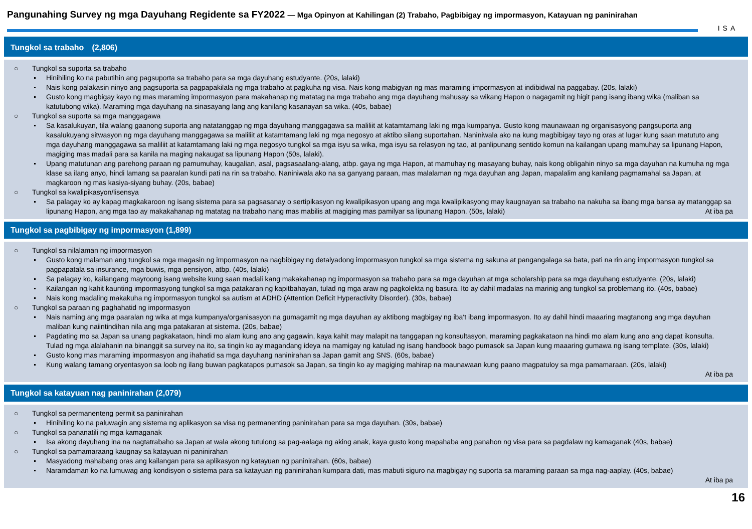Pangunahing Survey ng mga Dayuhang Regidente sa FY2022 — Mga Opinyon at Kahilingan (2) Trabaho, Pagbibigay ng impormasyon, Katayuan ng paninirahan
ISA
Tungkol sa trabaho　(2,806)
○ Tungkol sa suporta sa trabaho
Hinihiling ko na pabutihin ang pagsuporta sa trabaho para sa mga dayuhang estudyante. (20s, lalaki)
Nais kong palakasin ninyo ang pagsuporta sa pagpapakilala ng mga trabaho at pagkuha ng visa. Nais kong mabigyan ng mas maraming impormasyon at indibidwal na paggabay. (20s, lalaki)
Gusto kong magbigay kayo ng mas maraming impormasyon para makahanap ng matatag na mga trabaho ang mga dayuhang mahusay sa wikang Hapon o nagagamit ng higit pang isang ibang wika (maliban sa katutubong wika). Maraming mga dayuhang na sinasayang lang ang kanilang kasanayan sa wika. (40s, babae)
○ Tungkol sa suporta sa mga manggagawa
Sa kasalukuyan, tila walang gaanong suporta ang natatanggap ng mga dayuhang manggagawa sa maliliit at katamtamang laki ng mga kumpanya. Gusto kong maunawaan ng organisasyong pangsuporta ang kasalukuyang sitwasyon ng mga dayuhang manggagawa sa maliliit at katamtamang laki ng mga negosyo at aktibo silang suportahan. Naniniwala ako na kung magbibigay tayo ng oras at lugar kung saan matututo ang mga dayuhang manggagawa sa maliliit at katamtamang laki ng mga negosyo tungkol sa mga isyu sa wika, mga isyu sa relasyon ng tao, at panlipunang sentido komun na kailangan upang mamuhay sa lipunang Hapon, magiging mas madali para sa kanila na maging nakaugat sa lipunang Hapon (50s, lalaki).
Upang matutunan ang parehong paraan ng pamumuhay, kaugalian, asal, pagsasaalang-alang, atbp. gaya ng mga Hapon, at mamuhay ng masayang buhay, nais kong obligahin ninyo sa mga dayuhan na kumuha ng mga klase sa ilang anyo, hindi lamang sa paaralan kundi pati na rin sa trabaho. Naniniwala ako na sa ganyang paraan, mas malalaman ng mga dayuhan ang Japan, mapalalim ang kanilang pagmamahal sa Japan, at magkaroon ng mas kasiya-siyang buhay. (20s, babae)
○ Tungkol sa kwalipikasyon/lisensya
Sa palagay ko ay kapag magkakaroon ng isang sistema para sa pagsasanay o sertipikasyon ng kwalipikasyon upang ang mga kwalipikasyong may kaugnayan sa trabaho na nakuha sa ibang mga bansa ay matanggap sa lipunang Hapon, ang mga tao ay makakahanap ng matatag na trabaho nang mas mabilis at magiging mas pamilyar sa lipunang Hapon. (50s, lalaki) At iba pa
Tungkol sa pagbibigay ng impormasyon (1,899)
○ Tungkol sa nilalaman ng impormasyon
Gusto kong malaman ang tungkol sa mga magasin ng impormasyon na nagbibigay ng detalyadong impormasyon tungkol sa mga sistema ng sakuna at pangangalaga sa bata, pati na rin ang impormasyon tungkol sa pagpapatala sa insurance, mga buwis, mga pensiyon, atbp. (40s, lalaki)
Sa palagay ko, kailangang mayroong isang website kung saan madali kang makakahanap ng impormasyon sa trabaho para sa mga dayuhan at mga scholarship para sa mga dayuhang estudyante. (20s, lalaki)
Kailangan ng kahit kaunting impormasyong tungkol sa mga patakaran ng kapitbahayan, tulad ng mga araw ng pagkolekta ng basura. Ito ay dahil madalas na marinig ang tungkol sa problemang ito. (40s, babae)
Nais kong madaling makakuha ng impormasyon tungkol sa autism at ADHD (Attention Deficit Hyperactivity Disorder). (30s, babae)
○ Tungkol sa paraan ng paghahatid ng impormasyon
Nais naming ang mga paaralan ng wika at mga kumpanya/organisasyon na gumagamit ng mga dayuhan ay aktibong magbigay ng iba‘t ibang impormasyon. Ito ay dahil hindi maaaring magtanong ang mga dayuhan maliban kung naiintindihan nila ang mga patakaran at sistema. (20s, babae)
Pagdating mo sa Japan sa unang pagkakataon, hindi mo alam kung ano ang gagawin, kaya kahit may malapit na tanggapan ng konsultasyon, maraming pagkakataon na hindi mo alam kung ano ang dapat ikonsulta. Tulad ng mga alalahanin na binanggit sa survey na ito, sa tingin ko ay magandang ideya na mamigay ng katulad ng isang handbook bago pumasok sa Japan kung maaaring gumawa ng isang template. (30s, lalaki)
Gusto kong mas maraming impormasyon ang ihahatid sa mga dayuhang naninirahan sa Japan gamit ang SNS. (60s, babae)
Kung walang tamang oryentasyon sa loob ng ilang buwan pagkatapos pumasok sa Japan, sa tingin ko ay magiging mahirap na maunawaan kung paano magpatuloy sa mga pamamaraan. (20s, lalaki)
At iba pa
Tungkol sa katayuan nag paninirahan (2,079)
○ Tungkol sa permanenteng permit sa paninirahan
Hinihiling ko na paluwagin ang sistema ng aplikasyon sa visa ng permanenting paninirahan para sa mga dayuhan. (30s, babae)
○ Tungkol sa pananatili ng mga kamaganak
Isa akong dayuhang ina na nagtatrabaho sa Japan at wala akong tutulong sa pag-aalaga ng aking anak, kaya gusto kong mapahaba ang panahon ng visa para sa pagdalaw ng kamaganak (40s, babae)
○ Tungkol sa pamamaraang kaugnay sa katayuan ni paninirahan
Masyadong mahabang oras ang kailangan para sa aplikasyon ng katayuan ng paninirahan. (60s, babae)
Naramdaman ko na lumuwag ang kondisyon o sistema para sa katayuan ng paninirahan kumpara dati, mas mabuti siguro na magbigay ng suporta sa maraming paraan sa mga nag-aaplay. (40s, babae)
At iba pa
16